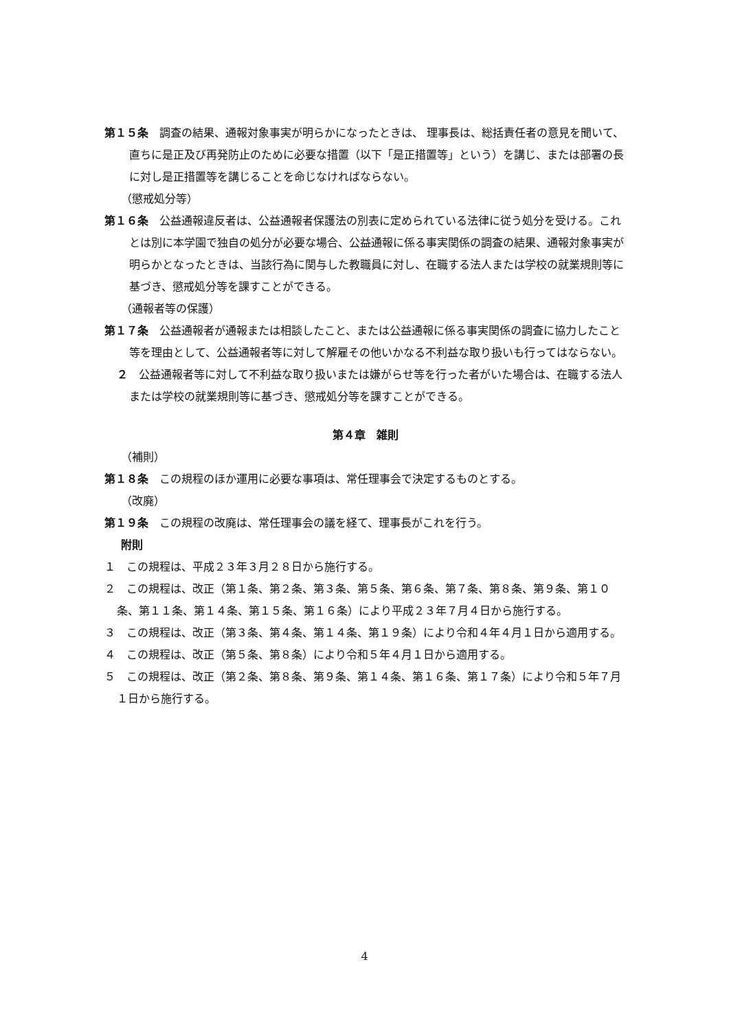第１５条　調査の結果、通報対象事実が明らかになったときは、 理事長は、総括責任者の意見を聞いて、 直ちに是正及び再発防止のために必要な措置（以下「是正措置等」という）を講じ、または部署の長に対し是正措置等を講じることを命じなければならない。
（懲戒処分等）
第１６条　公益通報違反者は、公益通報者保護法の別表に定められている法律に従う処分を受ける。これとは別に本学園で独自の処分が必要な場合、公益通報に係る事実関係の調査の結果、通報対象事実が明らかとなったときは、当該行為に関与した教職員に対し、在職する法人または学校の就業規則等に基づき、懲戒処分等を課すことができる。
（通報者等の保護）
第１７条　公益通報者が通報または相談したこと、または公益通報に係る事実関係の調査に協力したこと等を理由として、公益通報者等に対して解雇その他いかなる不利益な取り扱いも行ってはならない。
２　公益通報者等に対して不利益な取り扱いまたは嫌がらせ等を行った者がいた場合は、在職する法人または学校の就業規則等に基づき、懲戒処分等を課すことができる。
第４章　雑則
（補則）
第１８条　この規程のほか運用に必要な事項は、常任理事会で決定するものとする。
（改廃）
第１９条　この規程の改廃は、常任理事会の議を経て、理事長がこれを行う。
附則
１　この規程は、平成２３年３月２８日から施行する。
２　この規程は、改正（第１条、第２条、第３条、第５条、第６条、第７条、第８条、第９条、第１０条、第１１条、第１４条、第１５条、第１６条）により平成２３年７月４日から施行する。
３　この規程は、改正（第３条、第４条、第１４条、第１９条）により令和４年４月１日から適用する。
４　この規程は、改正（第５条、第８条）により令和５年４月１日から適用する。
５　この規程は、改正（第２条、第８条、第９条、第１４条、第１６条、第１７条）により令和５年７月１日から施行する。
4